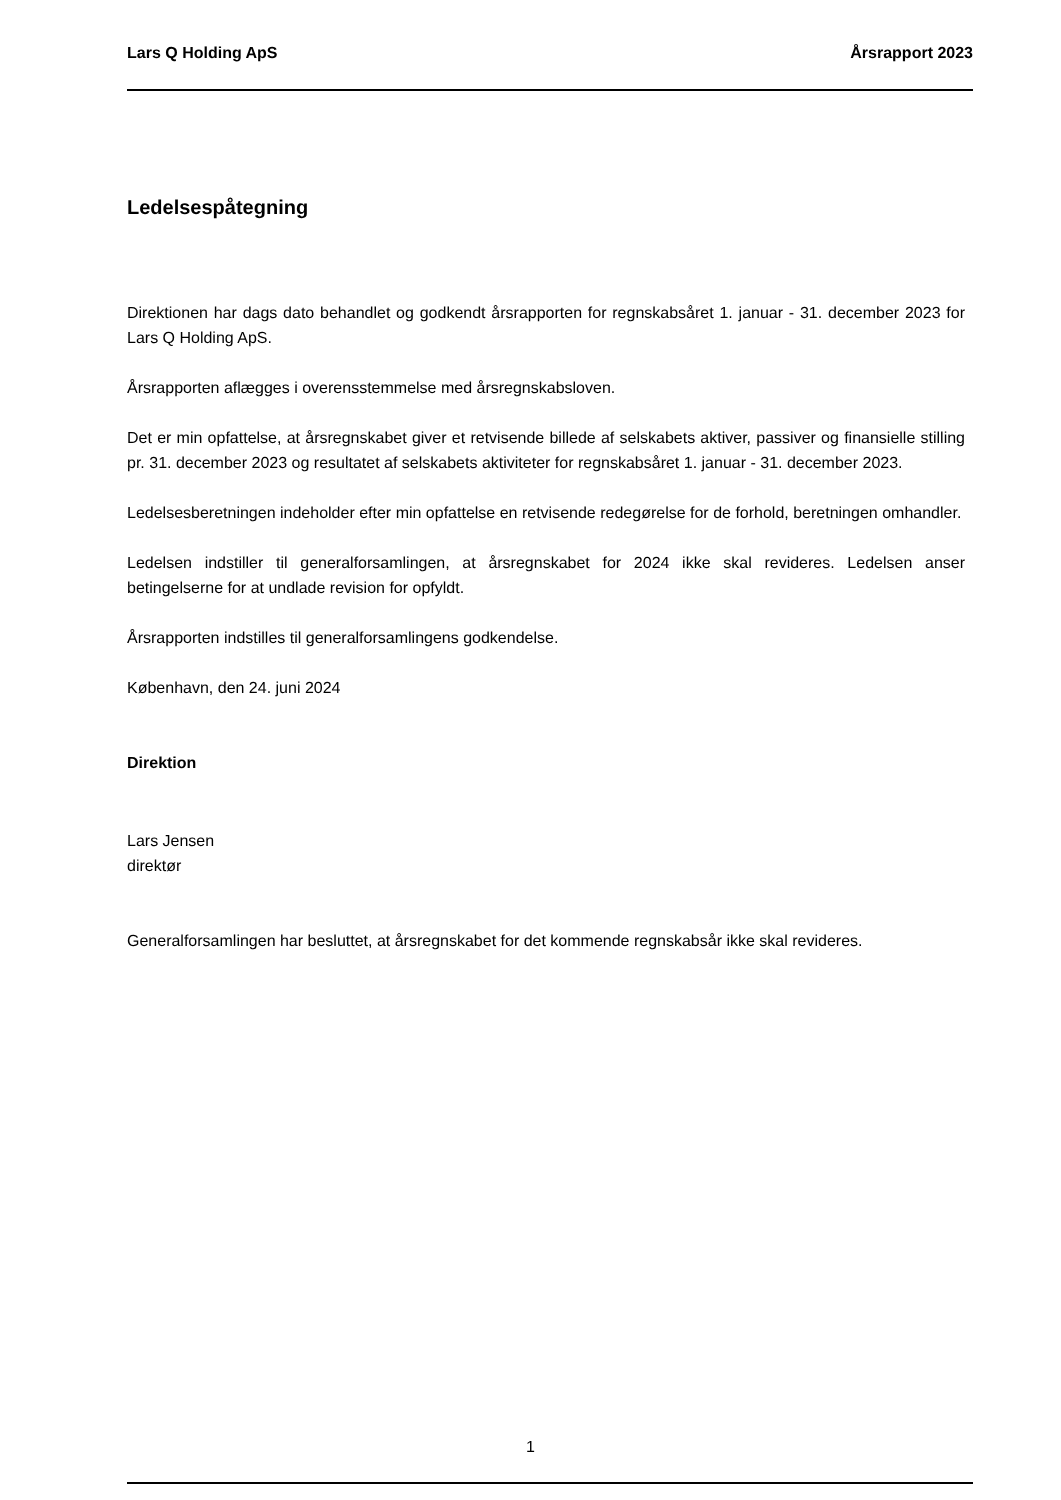Lars Q Holding ApS Årsrapport 2023
Ledelsespåtegning
Direktionen har dags dato behandlet og godkendt årsrapporten for regnskabsåret 1. januar - 31. december 2023 for Lars Q Holding ApS.
Årsrapporten aflægges i overensstemmelse med årsregnskabsloven.
Det er min opfattelse, at årsregnskabet giver et retvisende billede af selskabets aktiver, passiver og finansielle stilling pr. 31. december 2023 og resultatet af selskabets aktiviteter for regnskabsåret 1. januar - 31. december 2023.
Ledelsesberetningen indeholder efter min opfattelse en retvisende redegørelse for de forhold, beretningen omhandler.
Ledelsen indstiller til generalforsamlingen, at årsregnskabet for 2024 ikke skal revideres. Ledelsen anser betingelserne for at undlade revision for opfyldt.
Årsrapporten indstilles til generalforsamlingens godkendelse.
København, den 24. juni 2024
Direktion
Lars Jensen
direktør
Generalforsamlingen har besluttet, at årsregnskabet for det kommende regnskabsår ikke skal revideres.
1